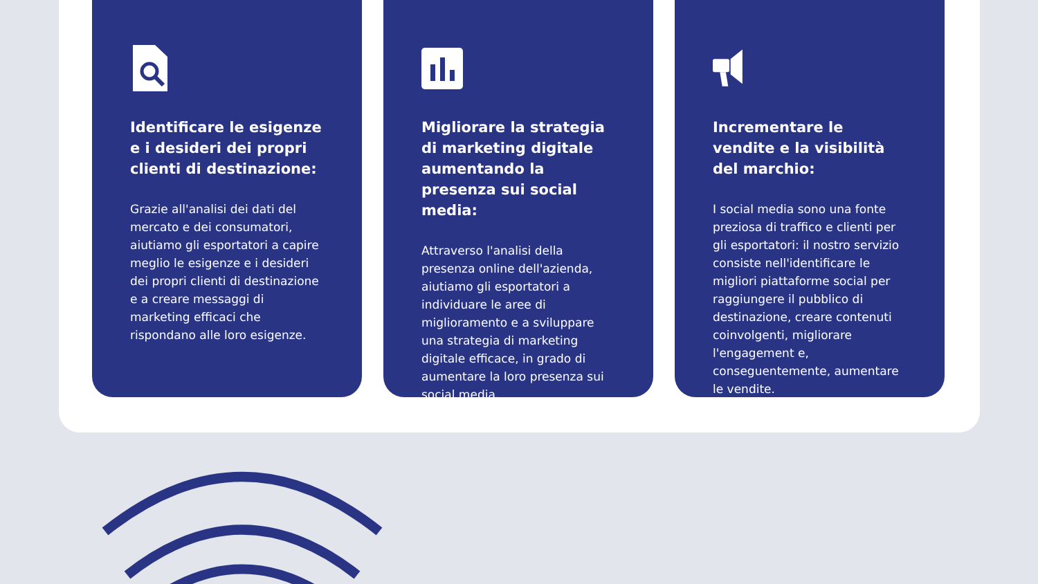Identificare le esigenze e i desideri dei propri clienti di destinazione:
Grazie all'analisi dei dati del mercato e dei consumatori, aiutiamo gli esportatori a capire meglio le esigenze e i desideri dei propri clienti di destinazione e a creare messaggi di marketing efficaci che rispondano alle loro esigenze.
Migliorare la strategia di marketing digitale aumentando la presenza sui social media:
Attraverso l'analisi della presenza online dell'azienda, aiutiamo gli esportatori a individuare le aree di miglioramento e a sviluppare una strategia di marketing digitale efficace, in grado di aumentare la loro presenza sui social media.
Incrementare le vendite e la visibilità del marchio:
I social media sono una fonte preziosa di traffico e clienti per gli esportatori: il nostro servizio consiste nell'identificare le migliori piattaforme social per raggiungere il pubblico di destinazione, creare contenuti coinvolgenti, migliorare l'engagement e, conseguentemente, aumentare le vendite.